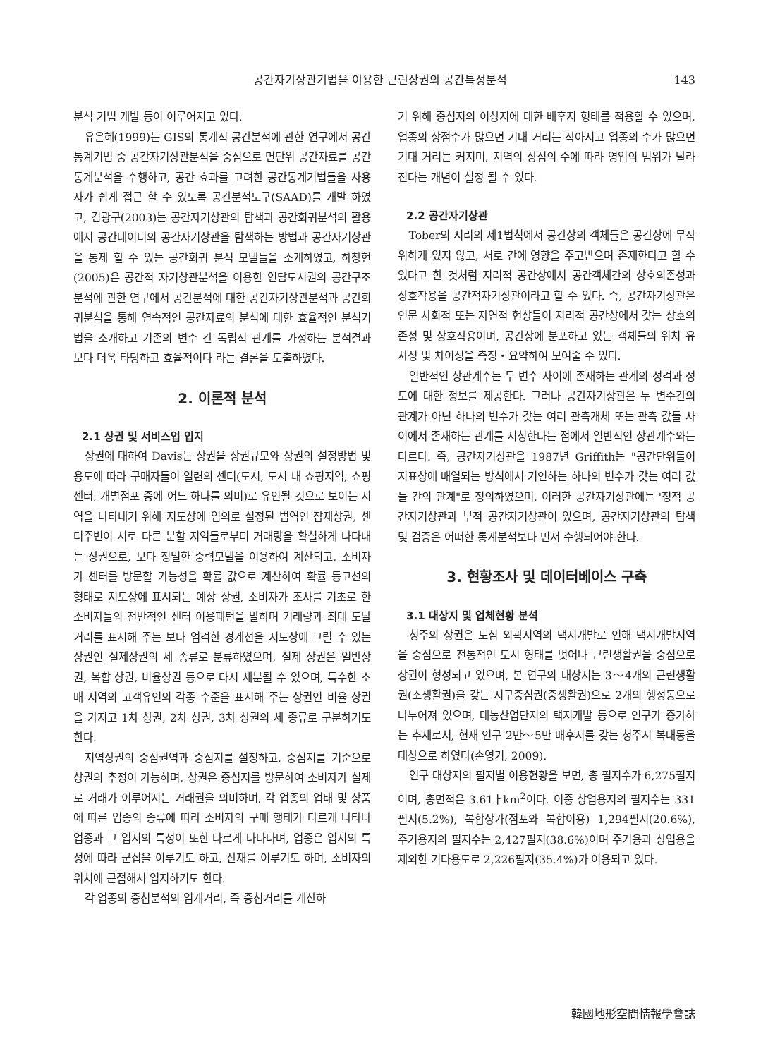공간자기상관기법을 이용한 근린상권의 공간특성분석 143
분석 기법 개발 등이 이루어지고 있다.
유은혜(1999)는 GIS의 통계적 공간분석에 관한 연구에서 공간통계기법 중 공간자기상관분석을 중심으로 면단위 공간자료를 공간통계분석을 수행하고, 공간 효과를 고려한 공간통계기법들을 사용자가 쉽게 접근 할 수 있도록 공간분석도구(SAAD)를 개발 하였고, 김광구(2003)는 공간자기상관의 탐색과 공간회귀분석의 활용에서 공간데이터의 공간자기상관을 탐색하는 방법과 공간자기상관을 통제 할 수 있는 공간회귀 분석 모델들을 소개하였고, 하창현(2005)은 공간적 자기상관분석을 이용한 연담도시권의 공간구조분석에 관한 연구에서 공간분석에 대한 공간자기상관분석과 공간회귀분석을 통해 연속적인 공간자료의 분석에 대한 효율적인 분석기법을 소개하고 기존의 변수 간 독립적 관계를 가정하는 분석결과 보다 더욱 타당하고 효율적이다 라는 결론을 도출하였다.
2. 이론적 분석
2.1 상권 및 서비스업 입지
상권에 대하여 Davis는 상권을 상권규모와 상권의 설정방법 및 용도에 따라 구매자들이 일련의 센터(도시, 도시 내 쇼핑지역, 쇼핑센터, 개별점포 중에 어느 하나를 의미)로 유인될 것으로 보이는 지역을 나타내기 위해 지도상에 임의로 설정된 범역인 잠재상권, 센터주변이 서로 다른 분할 지역들로부터 거래량을 확실하게 나타내는 상권으로, 보다 정밀한 중력모델을 이용하여 계산되고, 소비자가 센터를 방문할 가능성을 확률 값으로 계산하여 확률 등고선의 형태로 지도상에 표시되는 예상 상권, 소비자가 조사를 기초로 한 소비자들의 전반적인 센터 이용패턴을 말하며 거래량과 최대 도달거리를 표시해 주는 보다 엄격한 경계선을 지도상에 그릴 수 있는 상권인 실제상권의 세 종류로 분류하였으며, 실제 상권은 일반상권, 복합 상권, 비율상권 등으로 다시 세분될 수 있으며, 특수한 소매 지역의 고객유인의 각종 수준을 표시해 주는 상권인 비율 상권을 가지고 1차 상권, 2차 상권, 3차 상권의 세 종류로 구분하기도 한다.
지역상권의 중심권역과 중심지를 설정하고, 중심지를 기준으로 상권의 추정이 가능하며, 상권은 중심지를 방문하여 소비자가 실제로 거래가 이루어지는 거래권을 의미하며, 각 업종의 업태 및 상품에 따른 업종의 종류에 따라 소비자의 구매 행태가 다르게 나타나 업종과 그 입지의 특성이 또한 다르게 나타나며, 업종은 입지의 특성에 따라 군집을 이루기도 하고, 산재를 이루기도 하며, 소비자의 위치에 근접해서 입지하기도 한다.
각 업종의 중첩분석의 임계거리, 즉 중첩거리를 계산하
기 위해 중심지의 이상지에 대한 배후지 형태를 적용할 수 있으며, 업종의 상점수가 많으면 기대 거리는 작아지고 업종의 수가 많으면 기대 거리는 커지며, 지역의 상점의 수에 따라 영업의 범위가 달라진다는 개념이 설정 될 수 있다.
2.2 공간자기상관
Tober의 지리의 제1법칙에서 공간상의 객체들은 공간상에 무작위하게 있지 않고, 서로 간에 영향을 주고받으며 존재한다고 할 수 있다고 한 것처럼 지리적 공간상에서 공간객체간의 상호의존성과 상호작용을 공간적자기상관이라고 할 수 있다. 즉, 공간자기상관은 인문 사회적 또는 자연적 현상들이 지리적 공간상에서 갖는 상호의존성 및 상호작용이며, 공간상에 분포하고 있는 객체들의 위치 유사성 및 차이성을 측정・요약하여 보여줄 수 있다.
일반적인 상관계수는 두 변수 사이에 존재하는 관계의 성격과 정도에 대한 정보를 제공한다. 그러나 공간자기상관은 두 변수간의 관계가 아닌 하나의 변수가 갖는 여러 관측개체 또는 관측 값들 사이에서 존재하는 관계를 지칭한다는 점에서 일반적인 상관계수와는 다르다. 즉, 공간자기상관을 1987년 Griffith는 "공간단위들이 지표상에 배열되는 방식에서 기인하는 하나의 변수가 갖는 여러 값들 간의 관계"로 정의하였으며, 이러한 공간자기상관에는 '정적 공간자기상관과 부적 공간자기상관이 있으며, 공간자기상관의 탐색 및 검증은 어떠한 통계분석보다 먼저 수행되어야 한다.
3. 현황조사 및 데이터베이스 구축
3.1 대상지 및 업체현황 분석
청주의 상권은 도심 외곽지역의 택지개발로 인해 택지개발지역을 중심으로 전통적인 도시 형태를 벗어나 근린생활권을 중심으로 상권이 형성되고 있으며, 본 연구의 대상지는 3～4개의 근린생활권(소생활권)을 갖는 지구중심권(중생활권)으로 2개의 행정동으로 나누어져 있으며, 대농산업단지의 택지개발 등으로 인구가 증가하는 추세로서, 현재 인구 2만～5만 배후지를 갖는 청주시 복대동을 대상으로 하였다(손영기, 2009).
연구 대상지의 필지별 이용현황을 보면, 총 필지수가 6,275필지이며, 총면적은 3.61ㅏkm<sup>2</sup>이다. 이중 상업용지의 필지수는 331필지(5.2%), 복합상가(점포와 복합이용) 1,294필지(20.6%), 주거용지의 필지수는 2,427필지(38.6%)이며 주거용과 상업용을 제외한 기타용도로 2,226필지(35.4%)가 이용되고 있다.
韓國地形空間情報學會誌